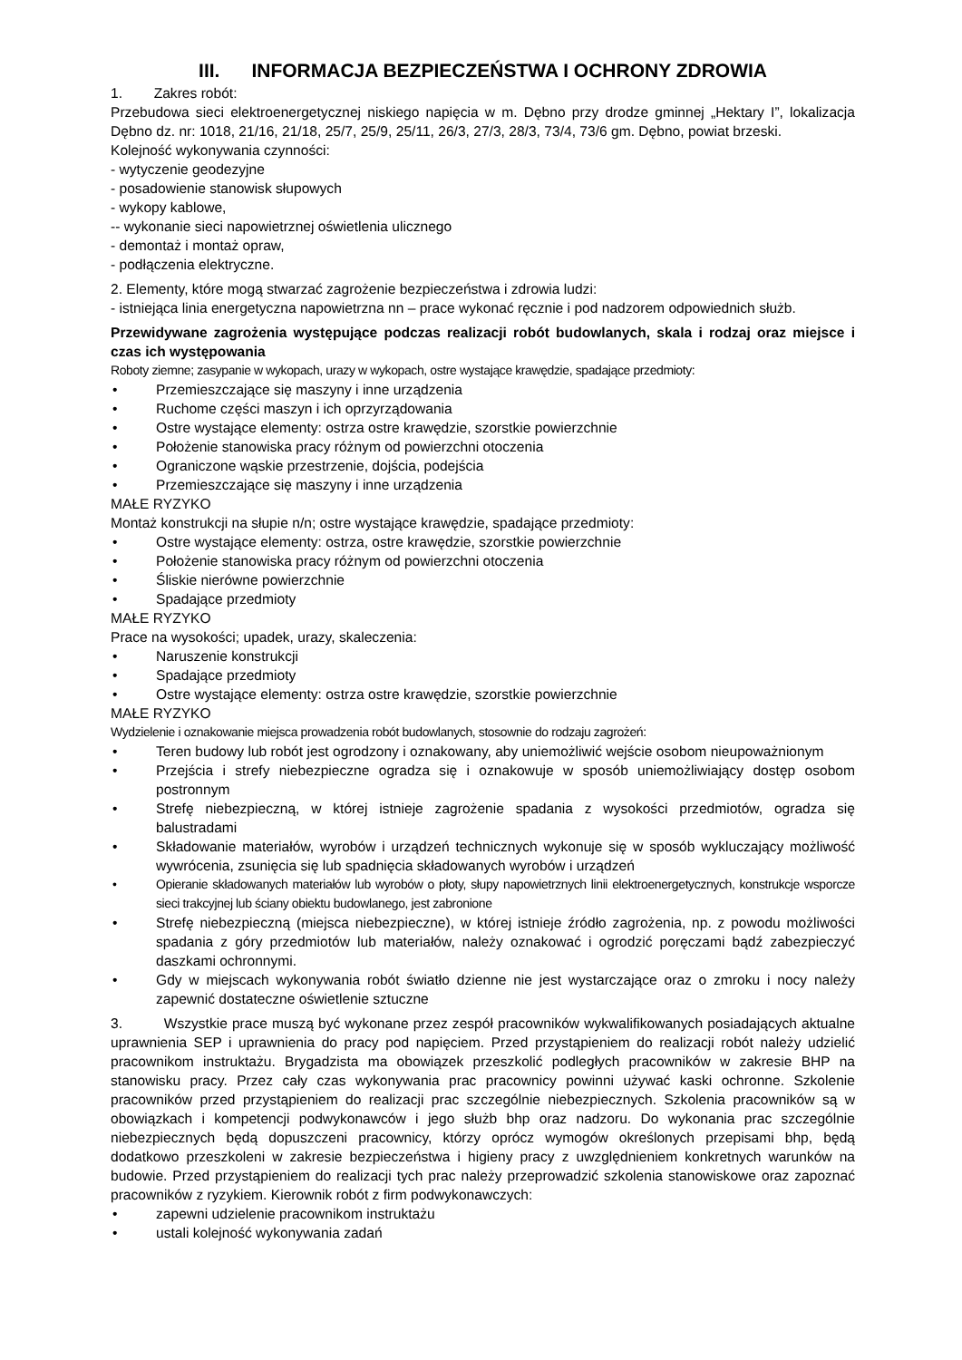III. INFORMACJA BEZPIECZEŃSTWA I OCHRONY ZDROWIA
1. Zakres robót:
Przebudowa sieci elektroenergetycznej niskiego napięcia w m. Dębno przy drodze gminnej „Hektary I”, lokalizacja Dębno dz. nr: 1018, 21/16, 21/18, 25/7, 25/9, 25/11, 26/3, 27/3, 28/3, 73/4, 73/6 gm. Dębno, powiat brzeski.
Kolejność wykonywania czynności:
- wytyczenie geodezyjne
- posadowienie stanowisk słupowych
- wykopy kablowe,
-- wykonanie sieci napowietrznej oświetlenia ulicznego
- demontaż i montaż opraw,
- podłączenia elektryczne.
2. Elementy, które mogą stwarzać zagrożenie bezpieczeństwa i zdrowia ludzi:
- istniejąca linia energetyczna napowietrzna nn – prace wykonać ręcznie i pod nadzorem odpowiednich służb.
Przewidywane zagrożenia występujące podczas realizacji robót budowlanych, skala i rodzaj oraz miejsce i czas ich występowania
Roboty ziemne; zasypanie w wykopach, urazy w wykopach, ostre wystające krawędzie, spadające przedmioty:
• Przemieszczające się maszyny i inne urządzenia
• Ruchome części maszyn i ich oprzyrządowania
• Ostre wystające elementy: ostrza ostre krawędzie, szorstkie powierzchnie
• Położenie stanowiska pracy różnym od powierzchni otoczenia
• Ograniczone wąskie przestrzenie, dojścia, podejścia
• Przemieszczające się maszyny i inne urządzenia
MAŁE RYZYKO
Montaż konstrukcji na słupie n/n; ostre wystające krawędzie, spadające przedmioty:
• Ostre wystające elementy: ostrza, ostre krawędzie, szorstkie powierzchnie
• Położenie stanowiska pracy różnym od powierzchni otoczenia
• Śliskie nierówne powierzchnie
• Spadające przedmioty
MAŁE RYZYKO
Prace na wysokości; upadek, urazy, skaleczenia:
• Naruszenie konstrukcji
• Spadające przedmioty
• Ostre wystające elementy: ostrza ostre krawędzie, szorstkie powierzchnie
MAŁE RYZYKO
Wydzielenie i oznakowanie miejsca prowadzenia robót budowlanych, stosownie do rodzaju zagrożeń:
• Teren budowy lub robót jest ogrodzony i oznakowany, aby uniemożliwić wejście osobom nieupoważnionym
• Przejścia i strefy niebezpieczne ogradza się i oznakowuje w sposób uniemożliwiający dostęp osobom postronnym
• Strefę niebezpieczną, w której istnieje zagrożenie spadania z wysokości przedmiotów, ogradza się balustradami
• Składowanie materiałów, wyrobów i urządzeń technicznych wykonuje się w sposób wykluczający możliwość wywrócenia, zsunięcia się lub spadnięcia składowanych wyrobów i urządzeń
• Opieranie składowanych materiałów lub wyrobów o płoty, słupy napowietrznych linii elektroenergetycznych, konstrukcje wsporcze sieci trakcyjnej lub ściany obiektu budowlanego, jest zabronione
• Strefę niebezpieczną (miejsca niebezpieczne), w której istnieje źródło zagrożenia, np. z powodu możliwości spadania z góry przedmiotów lub materiałów, należy oznakować i ogrodzić poręczami bądź zabezpieczyć daszkami ochronnymi.
• Gdy w miejscach wykonywania robót światło dzienne nie jest wystarczające oraz o zmroku i nocy należy zapewnić dostateczne oświetlenie sztuczne
3. Wszystkie prace muszą być wykonane przez zespół pracowników wykwalifikowanych posiadających aktualne uprawnienia SEP i uprawnienia do pracy pod napięciem. Przed przystąpieniem do realizacji robót należy udzielić pracownikom instruktażu. Brygadzista ma obowiązek przeszkolić podległych pracowników w zakresie BHP na stanowisku pracy. Przez cały czas wykonywania prac pracownicy powinni używać kaski ochronne. Szkolenie pracowników przed przystąpieniem do realizacji prac szczególnie niebezpiecznych. Szkolenia pracowników są w obowiązkach i kompetencji podwykonawców i jego służb bhp oraz nadzoru. Do wykonania prac szczególnie niebezpiecznych będą dopuszczeni pracownicy, którzy oprócz wymogów określonych przepisami bhp, będą dodatkowo przeszkoleni w zakresie bezpieczeństwa i higieny pracy z uwzględnieniem konkretnych warunków na budowie. Przed przystąpieniem do realizacji tych prac należy przeprowadzić szkolenia stanowiskowe oraz zapoznać pracowników z ryzykiem. Kierownik robót z firm podwykonawczych:
• zapewni udzielenie pracownikom instruktażu
• ustali kolejność wykonywania zadań